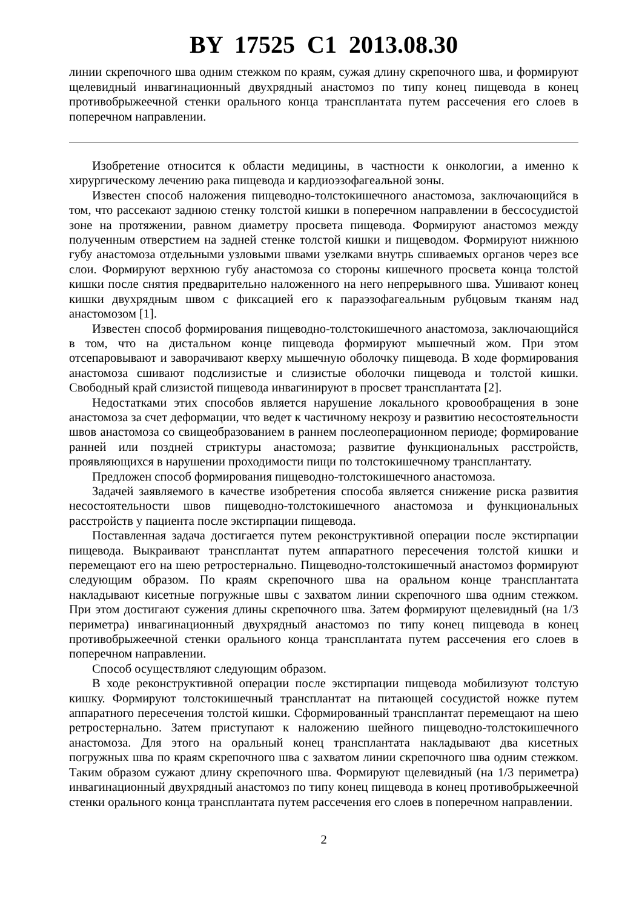BY 17525 C1 2013.08.30
линии скрепочного шва одним стежком по краям, сужая длину скрепочного шва, и формируют щелевидный инвагинационный двухрядный анастомоз по типу конец пищевода в конец противобрыжеечной стенки орального конца трансплантата путем рассечения его слоев в поперечном направлении.
Изобретение относится к области медицины, в частности к онкологии, а именно к хирургическому лечению рака пищевода и кардиоэзофагеальной зоны.
Известен способ наложения пищеводно-толстокишечного анастомоза, заключающийся в том, что рассекают заднюю стенку толстой кишки в поперечном направлении в бессосудистой зоне на протяжении, равном диаметру просвета пищевода. Формируют анастомоз между полученным отверстием на задней стенке толстой кишки и пищеводом. Формируют нижнюю губу анастомоза отдельными узловыми швами узелками внутрь сшиваемых органов через все слои. Формируют верхнюю губу анастомоза со стороны кишечного просвета конца толстой кишки после снятия предварительно наложенного на него непрерывного шва. Ушивают конец кишки двухрядным швом с фиксацией его к параэзофагеальным рубцовым тканям над анастомозом [1].
Известен способ формирования пищеводно-толстокишечного анастомоза, заключающийся в том, что на дистальном конце пищевода формируют мышечный жом. При этом отсепаровывают и заворачивают кверху мышечную оболочку пищевода. В ходе формирования анастомоза сшивают подслизистые и слизистые оболочки пищевода и толстой кишки. Свободный край слизистой пищевода инвагинируют в просвет трансплантата [2].
Недостатками этих способов является нарушение локального кровообращения в зоне анастомоза за счет деформации, что ведет к частичному некрозу и развитию несостоятельности швов анастомоза со свищеобразованием в раннем послеоперационном периоде; формирование ранней или поздней стриктуры анастомоза; развитие функциональных расстройств, проявляющихся в нарушении проходимости пищи по толстокишечному трансплантату.
Предложен способ формирования пищеводно-толстокишечного анастомоза.
Задачей заявляемого в качестве изобретения способа является снижение риска развития несостоятельности швов пищеводно-толстокишечного анастомоза и функциональных расстройств у пациента после экстирпации пищевода.
Поставленная задача достигается путем реконструктивной операции после экстирпации пищевода. Выкраивают трансплантат путем аппаратного пересечения толстой кишки и перемещают его на шею ретростернально. Пищеводно-толстокишечный анастомоз формируют следующим образом. По краям скрепочного шва на оральном конце трансплантата накладывают кисетные погружные швы с захватом линии скрепочного шва одним стежком. При этом достигают сужения длины скрепочного шва. Затем формируют щелевидный (на 1/3 периметра) инвагинационный двухрядный анастомоз по типу конец пищевода в конец противобрыжеечной стенки орального конца трансплантата путем рассечения его слоев в поперечном направлении.
Способ осуществляют следующим образом.
В ходе реконструктивной операции после экстирпации пищевода мобилизуют толстую кишку. Формируют толстокишечный трансплантат на питающей сосудистой ножке путем аппаратного пересечения толстой кишки. Сформированный трансплантат перемещают на шею ретростернально. Затем приступают к наложению шейного пищеводно-толстокишечного анастомоза. Для этого на оральный конец трансплантата накладывают два кисетных погружных шва по краям скрепочного шва с захватом линии скрепочного шва одним стежком. Таким образом сужают длину скрепочного шва. Формируют щелевидный (на 1/3 периметра) инвагинационный двухрядный анастомоз по типу конец пищевода в конец противобрыжеечной стенки орального конца трансплантата путем рассечения его слоев в поперечном направлении.
2